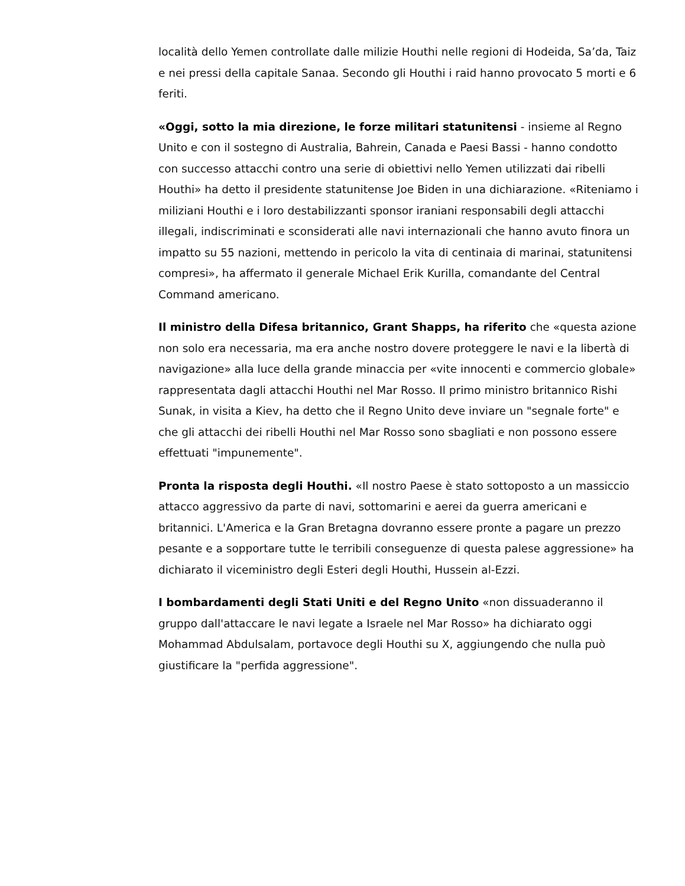località dello Yemen controllate dalle milizie Houthi nelle regioni di Hodeida, Sa’da, Taiz e nei pressi della capitale Sanaa. Secondo gli Houthi i raid hanno provocato 5 morti e 6 feriti.
«Oggi, sotto la mia direzione, le forze militari statunitensi - insieme al Regno Unito e con il sostegno di Australia, Bahrein, Canada e Paesi Bassi - hanno condotto con successo attacchi contro una serie di obiettivi nello Yemen utilizzati dai ribelli Houthi» ha detto il presidente statunitense Joe Biden in una dichiarazione. «Riteniamo i miliziani Houthi e i loro destabilizzanti sponsor iraniani responsabili degli attacchi illegali, indiscriminati e sconsiderati alle navi internazionali che hanno avuto finora un impatto su 55 nazioni, mettendo in pericolo la vita di centinaia di marinai, statunitensi compresi», ha affermato il generale Michael Erik Kurilla, comandante del Central Command americano.
Il ministro della Difesa britannico, Grant Shapps, ha riferito che «questa azione non solo era necessaria, ma era anche nostro dovere proteggere le navi e la libertà di navigazione» alla luce della grande minaccia per «vite innocenti e commercio globale» rappresentata dagli attacchi Houthi nel Mar Rosso. Il primo ministro britannico Rishi Sunak, in visita a Kiev, ha detto che il Regno Unito deve inviare un "segnale forte" e che gli attacchi dei ribelli Houthi nel Mar Rosso sono sbagliati e non possono essere effettuati "impunemente".
Pronta la risposta degli Houthi. «Il nostro Paese è stato sottoposto a un massiccio attacco aggressivo da parte di navi, sottomarini e aerei da guerra americani e britannici. L'America e la Gran Bretagna dovranno essere pronte a pagare un prezzo pesante e a sopportare tutte le terribili conseguenze di questa palese aggressione» ha dichiarato il viceministro degli Esteri degli Houthi, Hussein al-Ezzi.
I bombardamenti degli Stati Uniti e del Regno Unito «non dissuaderanno il gruppo dall'attaccare le navi legate a Israele nel Mar Rosso» ha dichiarato oggi Mohammad Abdulsalam, portavoce degli Houthi su X, aggiungendo che nulla può giustificare la "perfida aggressione".